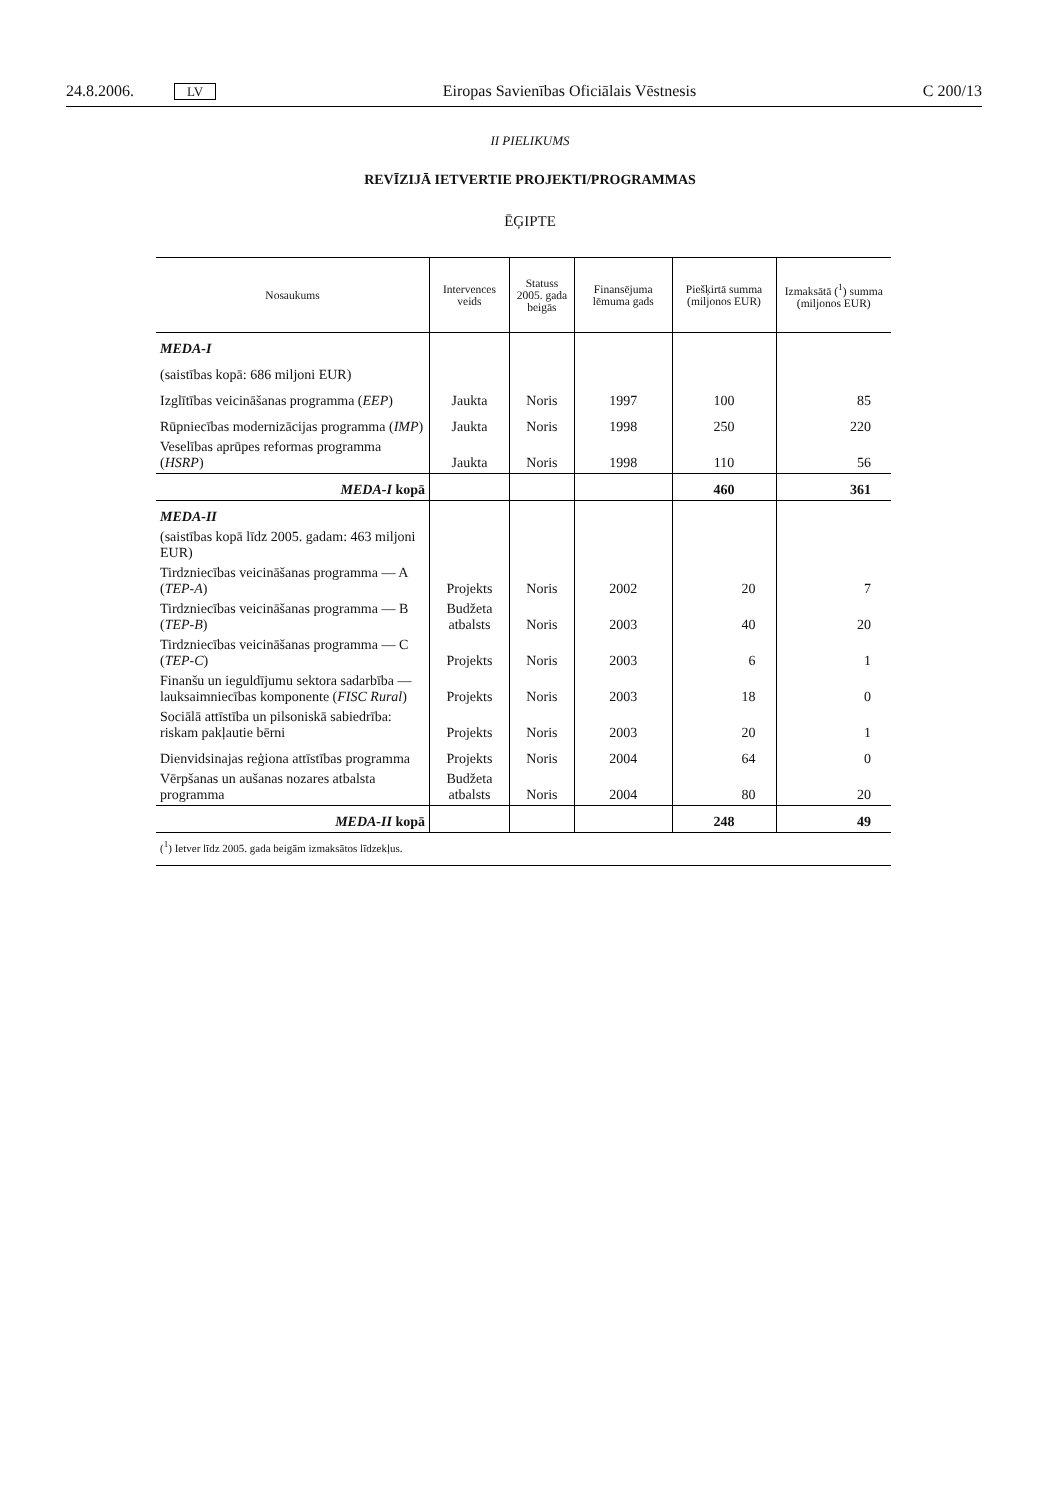24.8.2006. LV Eiropas Savienības Oficiālais Vēstnesis C 200/13
II PIELIKUMS
REVĪZIJĀ IETVERTIE PROJEKTI/PROGRAMMAS
ĒĢIPTE
| Nosaukums | Intervences veids | Statuss 2005. gada beigās | Finansējuma lēmuma gads | Piešķirtā summa (miljonos EUR) | Izmaksātā (<sup>1</sup>) summa (miljonos EUR) |
| --- | --- | --- | --- | --- | --- |
| MEDA-I | | | | | |
| (saistības kopā: 686 miljoni EUR) | | | | | |
| Izglītības veicināšanas programma ( EEP ) | Jaukta | Noris | 1997 | 100 | 85 |
| Rūpniecības modernizācijas programma ( IMP ) | Jaukta | Noris | 1998 | 250 | 220 |
| Veselības aprūpes reformas programma ( HSRP ) | Jaukta | Noris | 1998 | 110 | 56 |
| MEDA-I kopā | | | | 460 | 361 |
| MEDA-II | | | | | |
| (saistības kopā līdz 2005. gadam: 463 miljoni EUR) | | | | | |
| Tirdzniecības veicināšanas programma — A ( TEP-A ) | Projekts | Noris | 2002 | 20 | 7 |
| Tirdzniecības veicināšanas programma — B ( TEP-B ) | Budžeta atbalsts | Noris | 2003 | 40 | 20 |
| Tirdzniecības veicināšanas programma — C ( TEP-C ) | Projekts | Noris | 2003 | 6 | 1 |
| Finanšu un ieguldījumu sektora sadarbība — lauksaimniecības komponente ( FISC Rural ) | Projekts | Noris | 2003 | 18 | 0 |
| Sociālā attīstība un pilsoniskā sabiedrība: riskam pakļautie bērni | Projekts | Noris | 2003 | 20 | 1 |
| Dienvidsinajas reģiona attīstības programma | Projekts | Noris | 2004 | 64 | 0 |
| Vērpšanas un aušanas nozares atbalsta programma | Budžeta atbalsts | Noris | 2004 | 80 | 20 |
| MEDA-II kopā | | | | 248 | 49 |
| (<sup>1</sup>) Ietver līdz 2005. gada beigām izmaksātos līdzekļus. | | | | | |